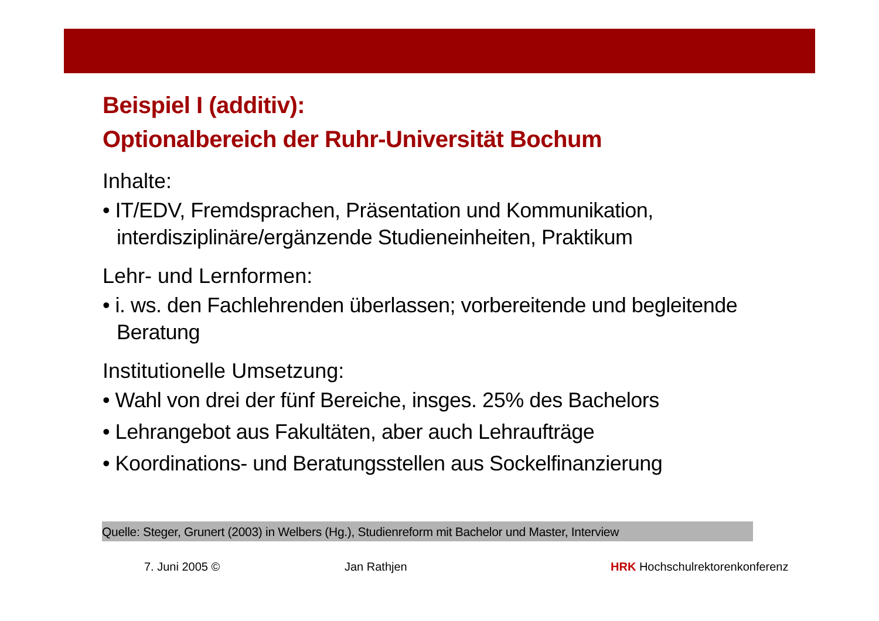Beispiel I (additiv):
Optionalbereich der Ruhr-Universität Bochum
Inhalte:
• IT/EDV, Fremdsprachen, Präsentation und Kommunikation, interdisziplinäre/ergänzende Studieneinheiten, Praktikum
Lehr- und Lernformen:
• i. ws. den Fachlehrenden überlassen; vorbereitende und begleitende Beratung
Institutionelle Umsetzung:
• Wahl von drei der fünf Bereiche, insges. 25% des Bachelors
• Lehrangebot aus Fakultäten, aber auch Lehraufträge
• Koordinations- und Beratungsstellen aus Sockelfinanzierung
Quelle: Steger, Grunert (2003) in Welbers (Hg.), Studienreform mit Bachelor und Master, Interview
7. Juni 2005 © Jan Rathjen HRK Hochschulrektorenkonferenz